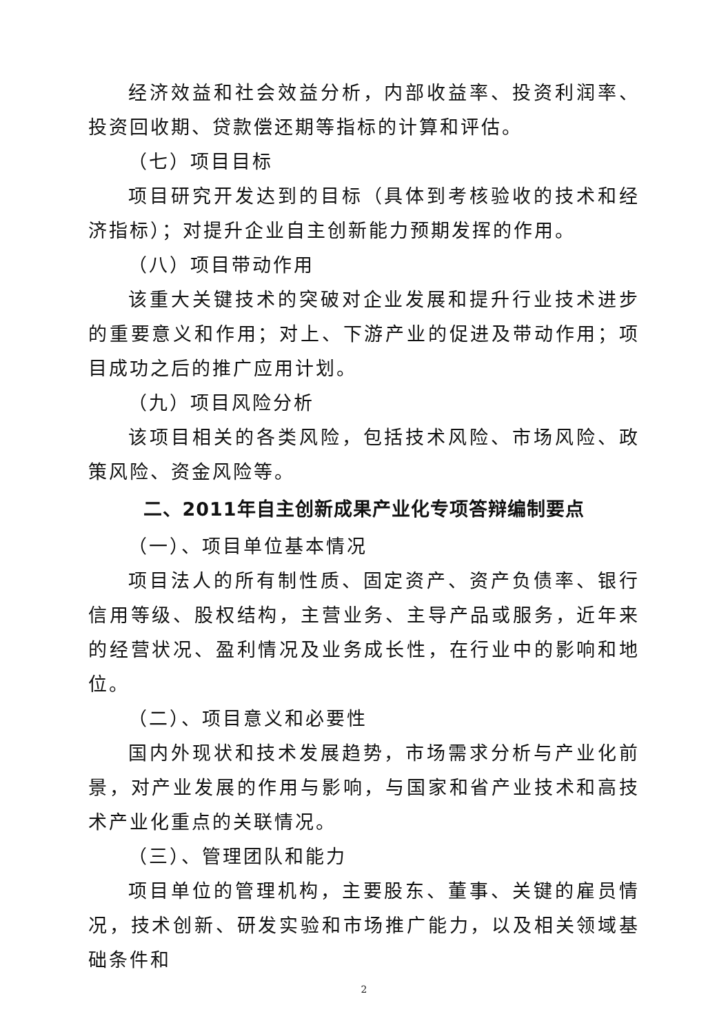经济效益和社会效益分析，内部收益率、投资利润率、投资回收期、贷款偿还期等指标的计算和评估。
（七）项目目标
项目研究开发达到的目标（具体到考核验收的技术和经济指标）；对提升企业自主创新能力预期发挥的作用。
（八）项目带动作用
该重大关键技术的突破对企业发展和提升行业技术进步的重要意义和作用；对上、下游产业的促进及带动作用；项目成功之后的推广应用计划。
（九）项目风险分析
该项目相关的各类风险，包括技术风险、市场风险、政策风险、资金风险等。
二、2011年自主创新成果产业化专项答辩编制要点
（一）、项目单位基本情况
项目法人的所有制性质、固定资产、资产负债率、银行信用等级、股权结构，主营业务、主导产品或服务，近年来的经营状况、盈利情况及业务成长性，在行业中的影响和地位。
（二）、项目意义和必要性
国内外现状和技术发展趋势，市场需求分析与产业化前景，对产业发展的作用与影响，与国家和省产业技术和高技术产业化重点的关联情况。
（三）、管理团队和能力
项目单位的管理机构，主要股东、董事、关键的雇员情况，技术创新、研发实验和市场推广能力，以及相关领域基础条件和
2